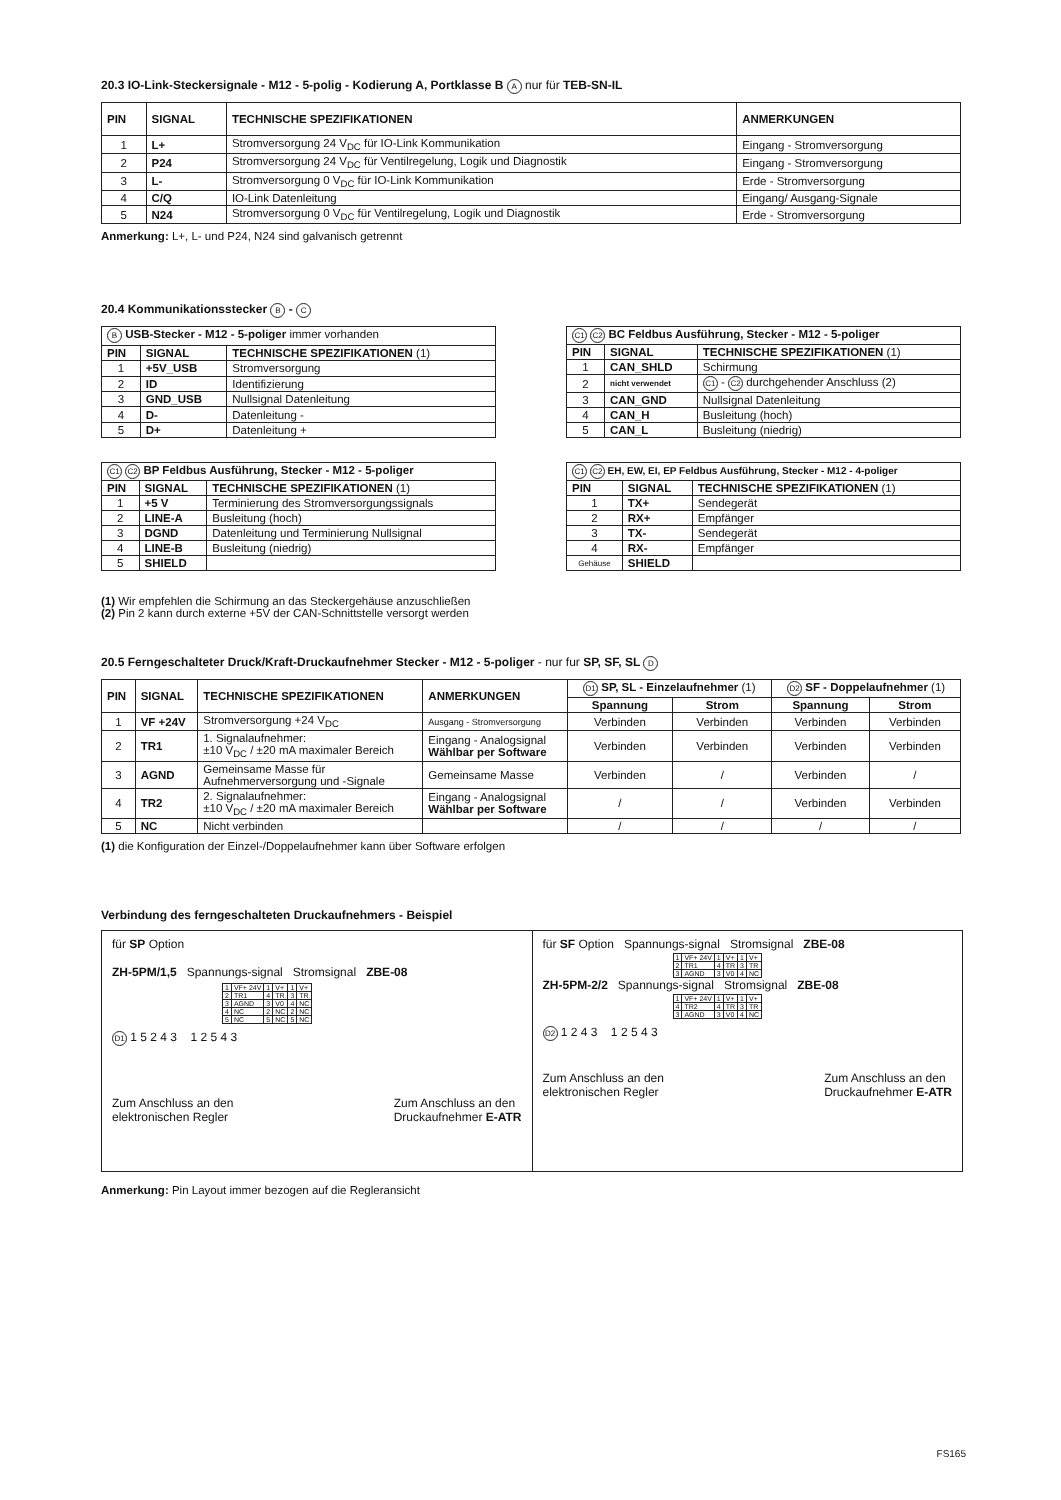20.3 IO-Link-Steckersignale - M12 - 5-polig - Kodierung A, Portklasse B A nur für TEB-SN-IL
| PIN | SIGNAL | TECHNISCHE SPEZIFIKATIONEN | ANMERKUNGEN |
| --- | --- | --- | --- |
| 1 | L+ | Stromversorgung 24 V<sub>DC</sub> für IO-Link Kommunikation | Eingang - Stromversorgung |
| 2 | P24 | Stromversorgung 24 V<sub>DC</sub> für Ventilregelung, Logik und Diagnostik | Eingang - Stromversorgung |
| 3 | L- | Stromversorgung 0 V<sub>DC</sub> für IO-Link Kommunikation | Erde - Stromversorgung |
| 4 | C/Q | IO-Link Datenleitung | Eingang/ Ausgang-Signale |
| 5 | N24 | Stromversorgung 0 V<sub>DC</sub> für Ventilregelung, Logik und Diagnostik | Erde - Stromversorgung |
Anmerkung: L+, L- und P24, N24 sind galvanisch getrennt
20.4 Kommunikationsstecker B - C
| B USB-Stecker - M12 - 5-poliger immer vorhanden | | |
| --- | --- | --- |
| PIN | SIGNAL | TECHNISCHE SPEZIFIKATIONEN (1) |
| 1 | +5V_USB | Stromversorgung |
| 2 | ID | Identifizierung |
| 3 | GND_USB | Nullsignal Datenleitung |
| 4 | D- | Datenleitung - |
| 5 | D+ | Datenleitung + |
| C1 C2 BC Feldbus Ausführung, Stecker - M12 - 5-poliger | | |
| --- | --- | --- |
| PIN | SIGNAL | TECHNISCHE SPEZIFIKATIONEN (1) |
| 1 | CAN_SHLD | Schirmung |
| 2 | nicht verwendet | C1 - C2 durchgehender Anschluss (2) |
| 3 | CAN_GND | Nullsignal Datenleitung |
| 4 | CAN_H | Busleitung (hoch) |
| 5 | CAN_L | Busleitung (niedrig) |
| C1 C2 BP Feldbus Ausführung, Stecker - M12 - 5-poliger | | |
| --- | --- | --- |
| PIN | SIGNAL | TECHNISCHE SPEZIFIKATIONEN (1) |
| 1 | +5 V | Terminierung des Stromversorgungssignals |
| 2 | LINE-A | Busleitung (hoch) |
| 3 | DGND | Datenleitung und Terminierung Nullsignal |
| 4 | LINE-B | Busleitung (niedrig) |
| 5 | SHIELD | |
| C1 C2 EH, EW, EI, EP Feldbus Ausführung, Stecker - M12 - 4-poliger | | |
| --- | --- | --- |
| PIN | SIGNAL | TECHNISCHE SPEZIFIKATIONEN (1) |
| 1 | TX+ | Sendegerät |
| 2 | RX+ | Empfänger |
| 3 | TX- | Sendegerät |
| 4 | RX- | Empfänger |
| Gehäuse | SHIELD | |
(1) Wir empfehlen die Schirmung an das Steckergehäuse anzuschließen
(2) Pin 2 kann durch externe +5V der CAN-Schnittstelle versorgt werden
20.5 Ferngeschalteter Druck/Kraft-Druckaufnehmer Stecker - M12 - 5-poliger - nur fur SP, SF, SL D
| PIN | SIGNAL | TECHNISCHE SPEZIFIKATIONEN | ANMERKUNGEN | D1 SP, SL - Einzelaufnehmer (1) | | D2 SF - Doppelaufnehmer (1) | |
| --- | --- | --- | --- | --- | --- | --- | --- |
| | | | | Spannung | Strom | Spannung | Strom |
| 1 | VF +24V | Stromversorgung +24 V<sub>DC</sub> | Ausgang - Stromversorgung | Verbinden | Verbinden | Verbinden | Verbinden |
| 2 | TR1 | 1. Signalaufnehmer: ±10 V<sub>DC</sub> / ±20 mA maximaler Bereich | Eingang - Analogsignal Wählbar per Software | Verbinden | Verbinden | Verbinden | Verbinden |
| 3 | AGND | Gemeinsame Masse für Aufnehmerversorgung und -Signale | Gemeinsame Masse | Verbinden | / | Verbinden | / |
| 4 | TR2 | 2. Signalaufnehmer: ±10 V<sub>DC</sub> / ±20 mA maximaler Bereich | Eingang - Analogsignal Wählbar per Software | / | / | Verbinden | Verbinden |
| 5 | NC | Nicht verbinden | | / | / | / | / |
(1) die Konfiguration der Einzel-/Doppelaufnehmer kann über Software erfolgen
Verbindung des ferngeschalteten Druckaufnehmers - Beispiel
für SP Option
ZH-5PM/1,5 Spannungs-signal Stromsignal ZBE-08
| 1 | VF+ 24V | 1 | V+ | 1 | V+ |
| 2 | TR1 | 4 | TR | 3 | TR |
| 3 | AGND | 3 | V0 | 4 | NC |
| 4 | NC | 2 | NC | 2 | NC |
| 5 | NC | 5 | NC | 5 | NC |
D1 1 5 2 4 3 1 2 5 4 3
Zum Anschluss an den
elektronischen Regler Zum Anschluss an den
Druckaufnehmer E-ATR
für SF Option Spannungs-signal Stromsignal ZBE-08
| 1 | VF+ 24V | 1 | V+ | 1 | V+ |
| 2 | TR1 | 4 | TR | 3 | TR |
| 3 | AGND | 3 | V0 | 4 | NC |
ZH-5PM-2/2 Spannungs-signal Stromsignal ZBE-08
| 1 | VF+ 24V | 1 | V+ | 1 | V+ |
| 4 | TR2 | 4 | TR | 3 | TR |
| 3 | AGND | 3 | V0 | 4 | NC |
D2 1 2 4 3 1 2 5 4 3
Zum Anschluss an den
elektronischen Regler Zum Anschluss an den
Druckaufnehmer E-ATR
Anmerkung: Pin Layout immer bezogen auf die Regleransicht
FS165